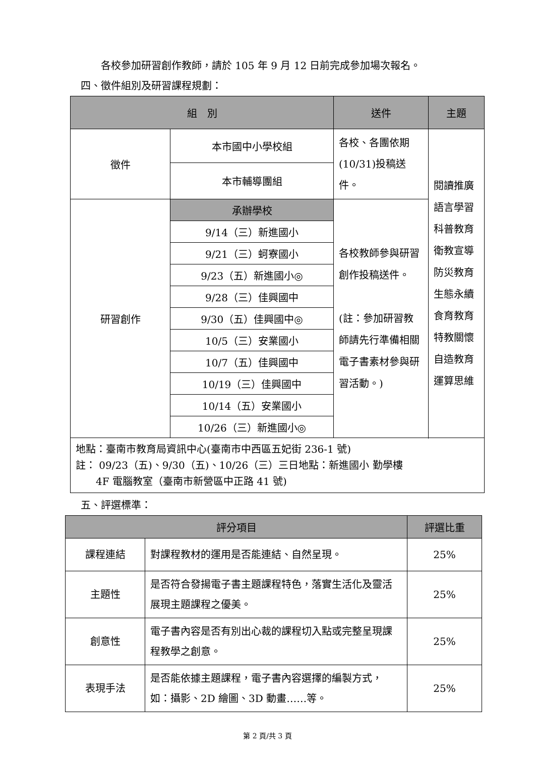各校參加研習創作教師，請於 105 年 9 月 12 日前完成參加場次報名。
四、徵件組別及研習課程規劃：
| 組 別 | | 送件 | 主題 |
| --- | --- | --- | --- |
| 徵件 | 本市國中小學校組 | 各校、各團依期(10/31)投稿送件。 | 閱讀推廣 語言學習 科普教育 衛教宣導 防災教育 生態永續 食育教育 特教關懷 自造教育 運算思維 |
| | 本市輔導團組 | | |
| 研習創作 | 承辦學校 | 各校教師參與研習創作投稿送件。 (註：參加研習教師請先行準備相關電子書素材參與研習活動。) | |
| | 9/14（三）新進國小 | | |
| | 9/21（三）蚵寮國小 | | |
| | 9/23（五）新進國小◎ | | |
| | 9/28（三）佳興國中 | | |
| | 9/30（五）佳興國中◎ | | |
| | 10/5（三）安業國小 | | |
| | 10/7（五）佳興國中 | | |
| | 10/19（三）佳興國中 | | |
| | 10/14（五）安業國小 | | |
| | 10/26（三）新進國小◎ | | |
| 地點：臺南市教育局資訊中心(臺南市中西區五妃街 236-1 號) 註： 09/23（五)、9/30（五)、10/26（三）三日地點：新進國小 勤學樓 4F 電腦教室（臺南市新營區中正路 41 號) | | | |
五、評選標準：
| 評分項目 | | 評選比重 |
| --- | --- | --- |
| 課程連結 | 對課程教材的運用是否能連結、自然呈現。 | 25% |
| 主題性 | 是否符合發揚電子書主題課程特色，落實生活化及靈活展現主題課程之優美。 | 25% |
| 創意性 | 電子書內容是否有別出心裁的課程切入點或完整呈現課程教學之創意。 | 25% |
| 表現手法 | 是否能依據主題課程，電子書內容選擇的編製方式，如：攝影、2D 繪圖、3D 動畫……等。 | 25% |
第 2 頁/共 3 頁